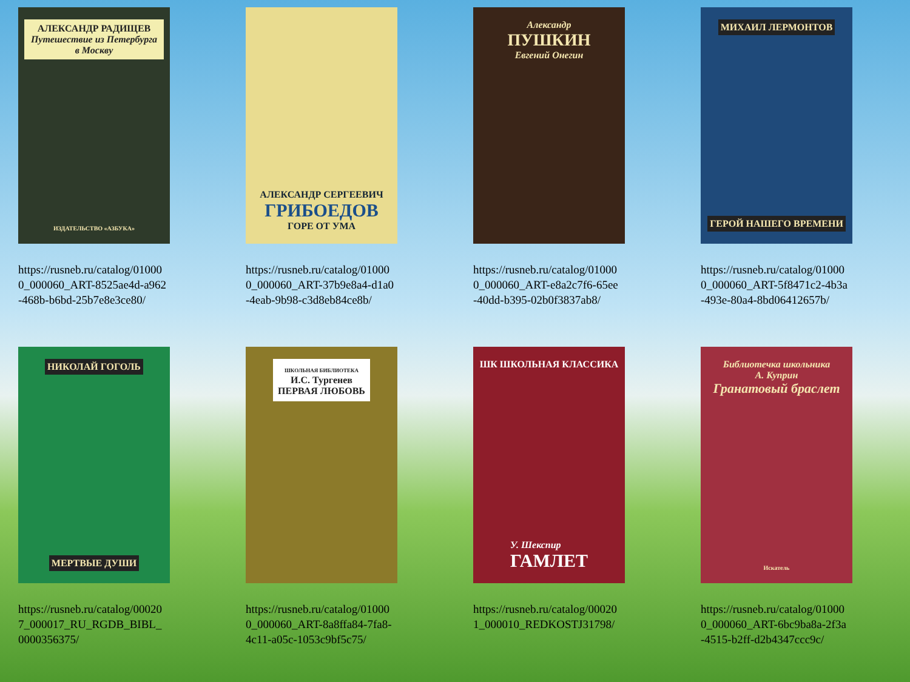АЛЕКСАНДР РАДИЩЕВ
Путешествие из Петербурга в Москву
ИЗДАТЕЛЬСТВО «АЗБУКА»
https://rusneb.ru/catalog/010000_000060_ART-8525ae4d-a962-468b-b6bd-25b7e8e3ce80/
АЛЕКСАНДР СЕРГЕЕВИЧ
ГРИБОЕДОВ
ГОРЕ ОТ УМА
https://rusneb.ru/catalog/010000_000060_ART-37b9e8a4-d1a0-4eab-9b98-c3d8eb84ce8b/
Александр
ПУШКИН
Евгений Онегин
https://rusneb.ru/catalog/010000_000060_ART-e8a2c7f6-65ee-40dd-b395-02b0f3837ab8/
МИХАИЛ ЛЕРМОНТОВ
ГЕРОЙ НАШЕГО ВРЕМЕНИ
https://rusneb.ru/catalog/010000_000060_ART-5f8471c2-4b3a-493e-80a4-8bd06412657b/
НИКОЛАЙ ГОГОЛЬ
МЕРТВЫЕ ДУШИ
https://rusneb.ru/catalog/000207_000017_RU_RGDB_BIBL_0000356375/
ШКОЛЬНАЯ БИБЛИОТЕКА
И.С. Тургенев
ПЕРВАЯ ЛЮБОВЬ
https://rusneb.ru/catalog/010000_000060_ART-8a8ffa84-7fa8-4c11-a05c-1053c9bf5c75/
ШК ШКОЛЬНАЯ КЛАССИКА
У. Шекспир
ГАМЛЕТ
https://rusneb.ru/catalog/000201_000010_REDKOSTJ31798/
Библиотечка школьника
А. Куприн
Гранатовый браслет
Искатель
https://rusneb.ru/catalog/010000_000060_ART-6bc9ba8a-2f3a-4515-b2ff-d2b4347ccc9c/